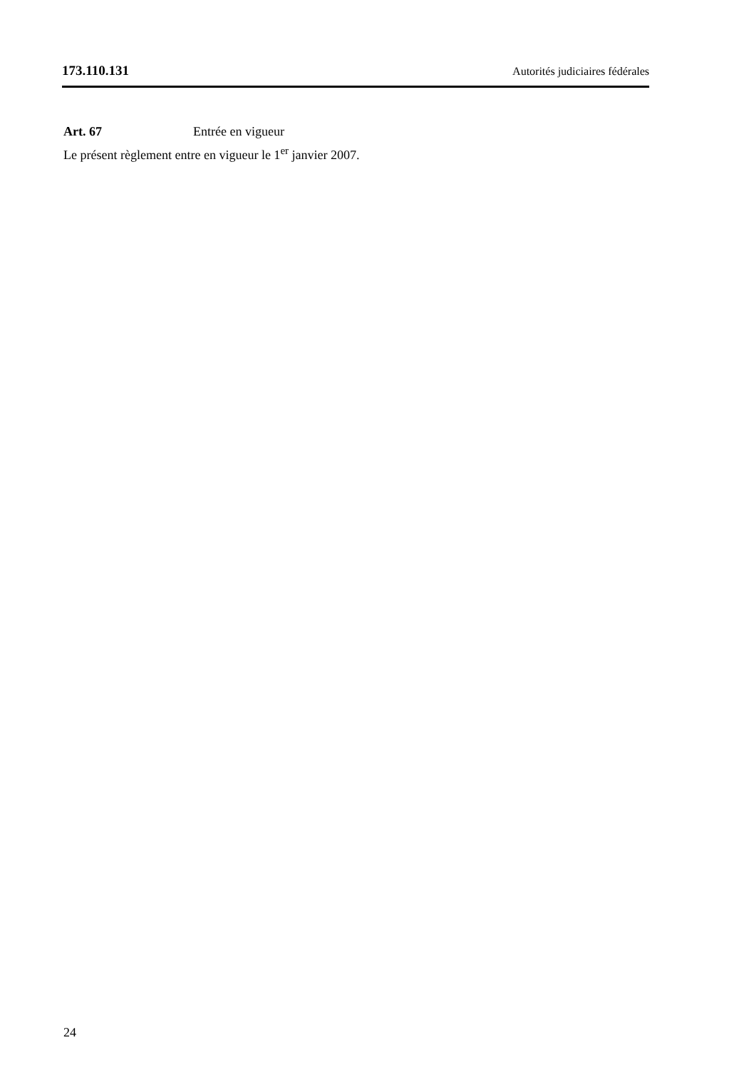173.110.131 Autorités judiciaires fédérales
Art. 67 Entrée en vigueur
Le présent règlement entre en vigueur le 1<sup>er</sup> janvier 2007.
24